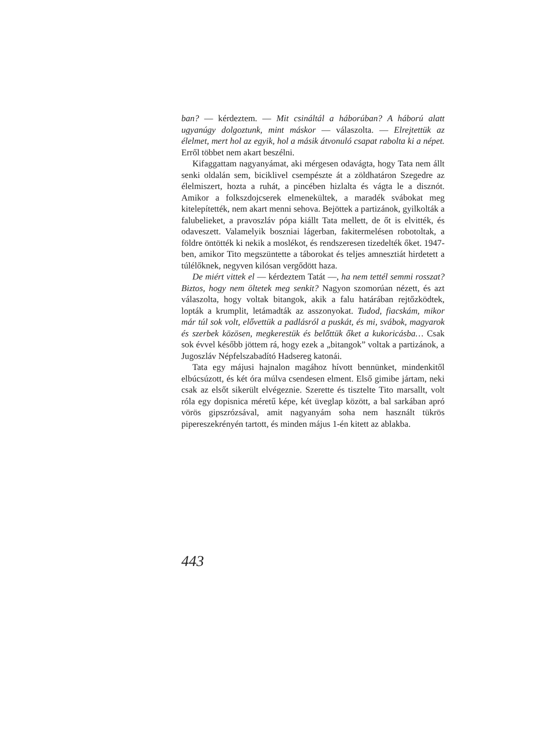ban? — kérdeztem. — Mit csináltál a háborúban? A háború alatt ugyanúgy dolgoztunk, mint máskor — válaszolta. — Elrejtettük az élelmet, mert hol az egyik, hol a másik átvonuló csapat rabolta ki a népet. Erről többet nem akart beszélni.
Kifaggattam nagyanyámat, aki mérgesen odavágta, hogy Tata nem állt senki oldalán sem, biciklivel csempészte át a zöldhatáron Szegedre az élelmiszert, hozta a ruhát, a pincében hizlalta és vágta le a disznót. Amikor a folkszdojcserek elmenekültek, a maradék svábokat meg kitelepítették, nem akart menni sehova. Bejöttek a partizánok, gyilkolták a falubelieket, a pravoszláv pópa kiállt Tata mellett, de őt is elvitték, és odaveszett. Valamelyik boszniai lágerban, fakitermelésen robotoltak, a földre öntötték ki nekik a moslékot, és rendszeresen tizedelték őket. 1947-ben, amikor Tito megszüntette a táborokat és teljes amnesztiát hirdetett a túlélőknek, negyven kilósan vergődött haza.
De miért vittek el — kérdeztem Tatát —, ha nem tettél semmi rosszat? Biztos, hogy nem öltetek meg senkit? Nagyon szomorúan nézett, és azt válaszolta, hogy voltak bitangok, akik a falu határában rejtőzködtek, lopták a krumplit, letámadták az asszonyokat. Tudod, fiacskám, mikor már túl sok volt, elővettük a padlásról a puskát, és mi, svábok, magyarok és szerbek közösen, megkerestük és belőttük őket a kukoricásba… Csak sok évvel később jöttem rá, hogy ezek a „bitangok” voltak a partizánok, a Jugoszláv Népfelszabadító Hadsereg katonái.
Tata egy májusi hajnalon magához hívott bennünket, mindenkitől elbúcsúzott, és két óra múlva csendesen elment. Első gimibe jártam, neki csak az elsőt sikerült elvégeznie. Szerette és tisztelte Tito marsallt, volt róla egy dopisnica méretű képe, két üveglap között, a bal sarkában apró vörös gipszrózsával, amit nagyanyám soha nem használt tükrös pipereszekrényén tartott, és minden május 1-én kitett az ablakba.
443